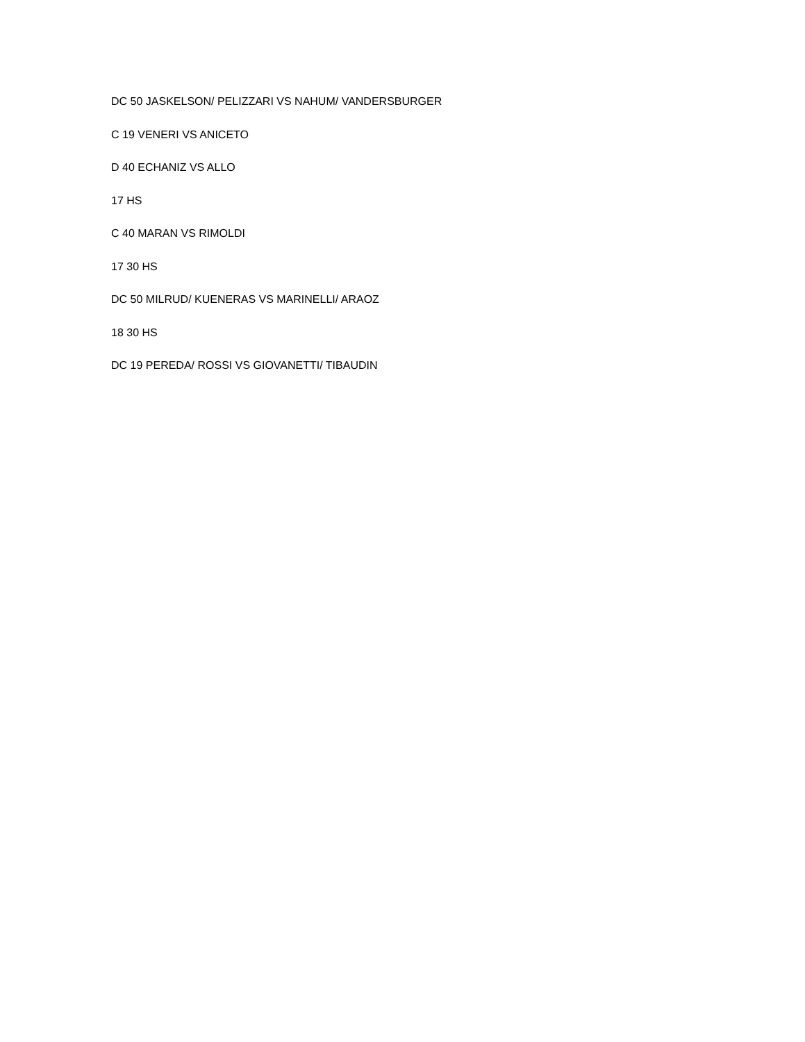DC 50 JASKELSON/ PELIZZARI VS NAHUM/ VANDERSBURGER
C 19 VENERI VS ANICETO
D 40 ECHANIZ VS ALLO
17 HS
C 40 MARAN VS RIMOLDI
17 30 HS
DC 50 MILRUD/ KUENERAS VS MARINELLI/ ARAOZ
18 30 HS
DC 19 PEREDA/ ROSSI VS GIOVANETTI/ TIBAUDIN